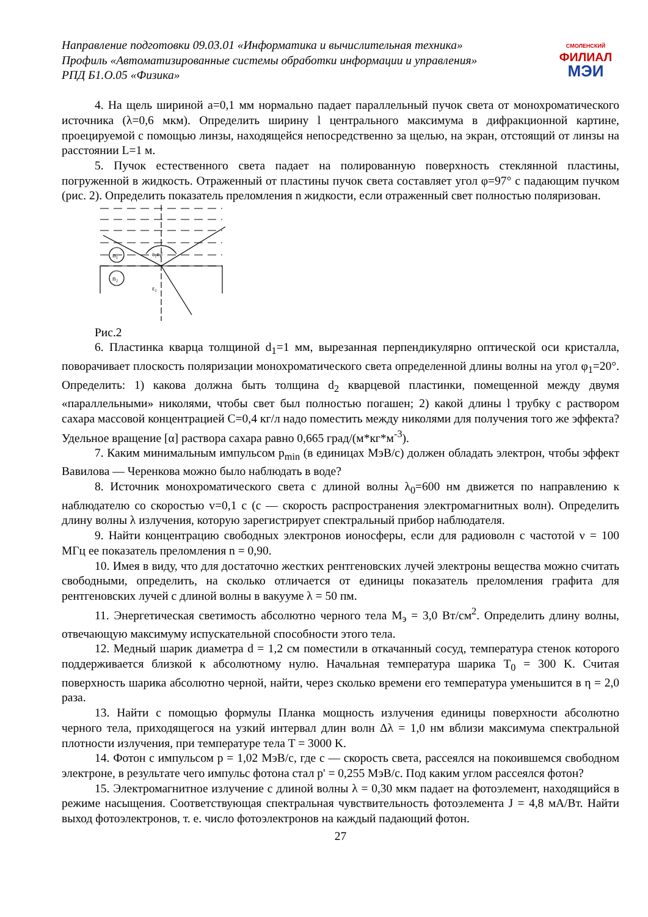Направление подготовки 09.03.01 «Информатика и вычислительная техника»
Профиль «Автоматизированные системы обработки информации и управления»
РПД Б1.О.05 «Физика»
СМОЛЕНСКИЙ
ФИЛИАЛ
МЭИ
4. На щель шириной a=0,1 мм нормально падает параллельный пучок света от монохроматического источника (λ=0,6 мкм). Определить ширину l центрального максимума в дифракционной картине, проецируемой с помощью линзы, находящейся непосредственно за щелью, на экран, отстоящий от линзы на расстоянии L=1 м.
5. Пучок естественного света падает на полированную поверхность стеклянной пластины, погруженной в жидкость. Отраженный от пластины пучок света составляет угол φ=97° с падающим пучком (рис. 2). Определить показатель преломления n жидкости, если отраженный свет полностью поляризован.
n₁
n₂
ε₁ε₁′
ε₂
Рис.2
6. Пластинка кварца толщиной d<sub>1</sub>=1 мм, вырезанная перпендикулярно оптической оси кристалла, поворачивает плоскость поляризации монохроматического света определенной длины волны на угол φ<sub>1</sub>=20°. Определить: 1) какова должна быть толщина d<sub>2</sub> кварцевой пластинки, помещенной между двумя «параллельными» николями, чтобы свет был полностью погашен; 2) какой длины l трубку с раствором сахара массовой концентрацией C=0,4 кг/л надо поместить между николями для получения того же эффекта? Удельное вращение [α] раствора сахара равно 0,665 град/(м*кг*м<sup>-3</sup>).
7. Каким минимальным импульсом p<sub>min</sub> (в единицах МэВ/c) должен обладать электрон, чтобы эффект Вавилова — Черенкова можно было наблюдать в воде?
8. Источник монохроматического света с длиной волны λ<sub>0</sub>=600 нм движется по направлению к наблюдателю со скоростью v=0,1 c (c — скорость распространения электромагнитных волн). Определить длину волны λ излучения, которую зарегистрирует спектральный прибор наблюдателя.
9. Найти концентрацию свободных электронов ионосферы, если для радиоволн с частотой ν = 100 МГц ее показатель преломления n = 0,90.
10. Имея в виду, что для достаточно жестких рентгеновских лучей электроны вещества можно считать свободными, определить, на сколько отличается от единицы показатель преломления графита для рентгеновских лучей с длиной волны в вакууме λ = 50 пм.
11. Энергетическая светимость абсолютно черного тела M<sub>э</sub> = 3,0 Вт/см<sup>2</sup>. Определить длину волны, отвечающую максимуму испускательной способности этого тела.
12. Медный шарик диаметра d = 1,2 см поместили в откачанный сосуд, температура стенок которого поддерживается близкой к абсолютному нулю. Начальная температура шарика T<sub>0</sub> = 300 K. Считая поверхность шарика абсолютно черной, найти, через сколько времени его температура уменьшится в η = 2,0 раза.
13. Найти с помощью формулы Планка мощность излучения единицы поверхности абсолютно черного тела, приходящегося на узкий интервал длин волн Δλ = 1,0 нм вблизи максимума спектральной плотности излучения, при температуре тела T = 3000 K.
14. Фотон с импульсом p = 1,02 МэВ/с, где с — скорость света, рассеялся на покоившемся свободном электроне, в результате чего импульс фотона стал p' = 0,255 МэВ/с. Под каким углом рассеялся фотон?
15. Электромагнитное излучение с длиной волны λ = 0,30 мкм падает на фотоэлемент, находящийся в режиме насыщения. Соответствующая спектральная чувствительность фотоэлемента J = 4,8 мА/Вт. Найти выход фотоэлектронов, т. е. число фотоэлектронов на каждый падающий фотон.
27